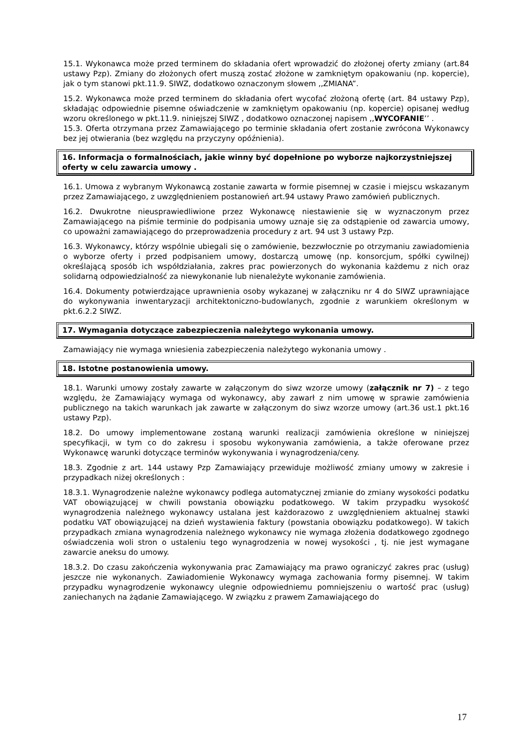15.1. Wykonawca może przed terminem do składania ofert wprowadzić do złożonej oferty zmiany (art.84 ustawy Pzp). Zmiany do złożonych ofert muszą zostać złożone w zamkniętym opakowaniu (np. kopercie), jak o tym stanowi pkt.11.9. SIWZ, dodatkowo oznaczonym słowem ,,ZMIANA”.
15.2. Wykonawca może przed terminem do składania ofert wycofać złożoną ofertę (art. 84 ustawy Pzp), składając odpowiednie pisemne oświadczenie w zamkniętym opakowaniu (np. kopercie) opisanej według wzoru określonego w pkt.11.9. niniejszej SIWZ , dodatkowo oznaczonej napisem ,,WYCOFANIE’’ .
15.3. Oferta otrzymana przez Zamawiającego po terminie składania ofert zostanie zwrócona Wykonawcy bez jej otwierania (bez względu na przyczyny opóźnienia).
16. Informacja o formalnościach, jakie winny być dopełnione po wyborze najkorzystniejszej oferty w celu zawarcia umowy .
16.1. Umowa z wybranym Wykonawcą zostanie zawarta w formie pisemnej w czasie i miejscu wskazanym przez Zamawiającego, z uwzględnieniem postanowień art.94 ustawy Prawo zamówień publicznych.
16.2. Dwukrotne nieusprawiedliwione przez Wykonawcę niestawienie się w wyznaczonym przez Zamawiającego na piśmie terminie do podpisania umowy uznaje się za odstąpienie od zawarcia umowy, co upoważni zamawiającego do przeprowadzenia procedury z art. 94 ust 3 ustawy Pzp.
16.3. Wykonawcy, którzy wspólnie ubiegali się o zamówienie, bezzwłocznie po otrzymaniu zawiadomienia o wyborze oferty i przed podpisaniem umowy, dostarczą umowę (np. konsorcjum, spółki cywilnej) określającą sposób ich współdziałania, zakres prac powierzonych do wykonania każdemu z nich oraz solidarną odpowiedzialność za niewykonanie lub nienależyte wykonanie zamówienia.
16.4. Dokumenty potwierdzające uprawnienia osoby wykazanej w załączniku nr 4 do SIWZ uprawniające do wykonywania inwentaryzacji architektoniczno-budowlanych, zgodnie z warunkiem określonym w pkt.6.2.2 SIWZ.
17. Wymagania dotyczące zabezpieczenia należytego wykonania umowy.
Zamawiający nie wymaga wniesienia zabezpieczenia należytego wykonania umowy .
18. Istotne postanowienia umowy.
18.1. Warunki umowy zostały zawarte w załączonym do siwz wzorze umowy (załącznik nr 7) – z tego względu, że Zamawiający wymaga od wykonawcy, aby zawarł z nim umowę w sprawie zamówienia publicznego na takich warunkach jak zawarte w załączonym do siwz wzorze umowy (art.36 ust.1 pkt.16 ustawy Pzp).
18.2. Do umowy implementowane zostaną warunki realizacji zamówienia określone w niniejszej specyfikacji, w tym co do zakresu i sposobu wykonywania zamówienia, a także oferowane przez Wykonawcę warunki dotyczące terminów wykonywania i wynagrodzenia/ceny.
18.3. Zgodnie z art. 144 ustawy Pzp Zamawiający przewiduje możliwość zmiany umowy w zakresie i przypadkach niżej określonych :
18.3.1. Wynagrodzenie należne wykonawcy podlega automatycznej zmianie do zmiany wysokości podatku VAT obowiązującej w chwili powstania obowiązku podatkowego. W takim przypadku wysokość wynagrodzenia należnego wykonawcy ustalana jest każdorazowo z uwzględnieniem aktualnej stawki podatku VAT obowiązującej na dzień wystawienia faktury (powstania obowiązku podatkowego). W takich przypadkach zmiana wynagrodzenia należnego wykonawcy nie wymaga złożenia dodatkowego zgodnego oświadczenia woli stron o ustaleniu tego wynagrodzenia w nowej wysokości , tj. nie jest wymagane zawarcie aneksu do umowy.
18.3.2. Do czasu zakończenia wykonywania prac Zamawiający ma prawo ograniczyć zakres prac (usług) jeszcze nie wykonanych. Zawiadomienie Wykonawcy wymaga zachowania formy pisemnej. W takim przypadku wynagrodzenie wykonawcy ulegnie odpowiedniemu pomniejszeniu o wartość prac (usług) zaniechanych na żądanie Zamawiającego. W związku z prawem Zamawiającego do
17